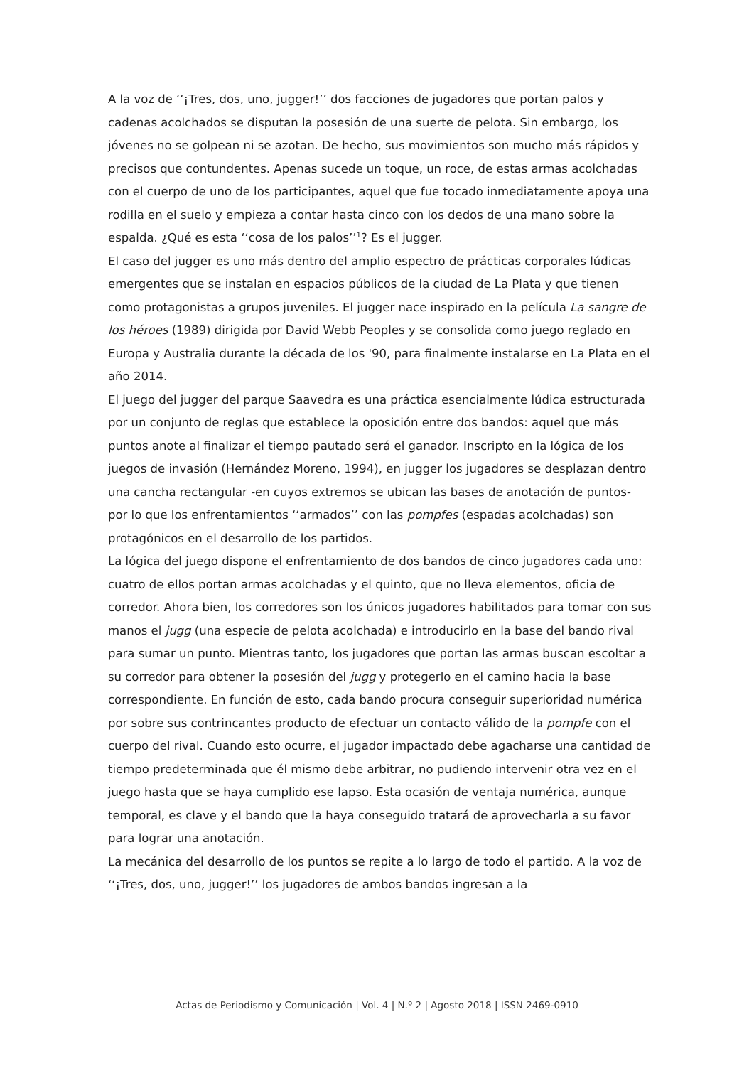A la voz de ‘‘¡Tres, dos, uno, jugger!’’ dos facciones de jugadores que portan palos y cadenas acolchados se disputan la posesión de una suerte de pelota. Sin embargo, los jóvenes no se golpean ni se azotan. De hecho, sus movimientos son mucho más rápidos y precisos que contundentes. Apenas sucede un toque, un roce, de estas armas acolchadas con el cuerpo de uno de los participantes, aquel que fue tocado inmediatamente apoya una rodilla en el suelo y empieza a contar hasta cinco con los dedos de una mano sobre la espalda. ¿Qué es esta ‘‘cosa de los palos’’<sup>1</sup>? Es el jugger.
El caso del jugger es uno más dentro del amplio espectro de prácticas corporales lúdicas emergentes que se instalan en espacios públicos de la ciudad de La Plata y que tienen como protagonistas a grupos juveniles. El jugger nace inspirado en la película La sangre de los héroes (1989) dirigida por David Webb Peoples y se consolida como juego reglado en Europa y Australia durante la década de los '90, para finalmente instalarse en La Plata en el año 2014.
El juego del jugger del parque Saavedra es una práctica esencialmente lúdica estructurada por un conjunto de reglas que establece la oposición entre dos bandos: aquel que más puntos anote al finalizar el tiempo pautado será el ganador. Inscripto en la lógica de los juegos de invasión (Hernández Moreno, 1994), en jugger los jugadores se desplazan dentro una cancha rectangular -en cuyos extremos se ubican las bases de anotación de puntos- por lo que los enfrentamientos ‘‘armados’’ con las pompfes (espadas acolchadas) son protagónicos en el desarrollo de los partidos.
La lógica del juego dispone el enfrentamiento de dos bandos de cinco jugadores cada uno: cuatro de ellos portan armas acolchadas y el quinto, que no lleva elementos, oficia de corredor. Ahora bien, los corredores son los únicos jugadores habilitados para tomar con sus manos el jugg (una especie de pelota acolchada) e introducirlo en la base del bando rival para sumar un punto. Mientras tanto, los jugadores que portan las armas buscan escoltar a su corredor para obtener la posesión del jugg y protegerlo en el camino hacia la base correspondiente. En función de esto, cada bando procura conseguir superioridad numérica por sobre sus contrincantes producto de efectuar un contacto válido de la pompfe con el cuerpo del rival. Cuando esto ocurre, el jugador impactado debe agacharse una cantidad de tiempo predeterminada que él mismo debe arbitrar, no pudiendo intervenir otra vez en el juego hasta que se haya cumplido ese lapso. Esta ocasión de ventaja numérica, aunque temporal, es clave y el bando que la haya conseguido tratará de aprovecharla a su favor para lograr una anotación.
La mecánica del desarrollo de los puntos se repite a lo largo de todo el partido. A la voz de ‘‘¡Tres, dos, uno, jugger!’’ los jugadores de ambos bandos ingresan a la
Actas de Periodismo y Comunicación | Vol. 4 | N.º 2 | Agosto 2018 | ISSN 2469-0910